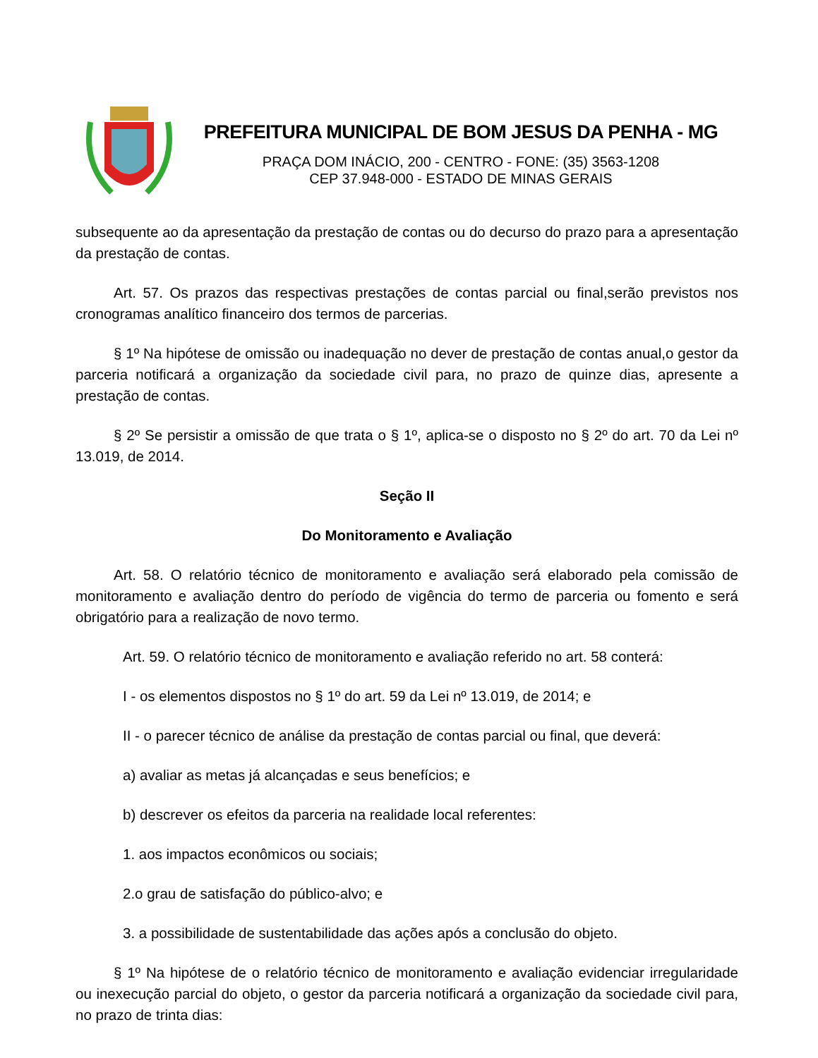PREFEITURA MUNICIPAL DE BOM JESUS DA PENHA - MG
PRAÇA DOM INÁCIO, 200 - CENTRO - FONE: (35) 3563-1208
CEP 37.948-000 - ESTADO DE MINAS GERAIS
subsequente ao da apresentação da prestação de contas ou do decurso do prazo para a apresentação da prestação de contas.
Art. 57. Os prazos das respectivas prestações de contas parcial ou final,serão previstos nos cronogramas analítico financeiro dos termos de parcerias.
§ 1º Na hipótese de omissão ou inadequação no dever de prestação de contas anual,o gestor da parceria notificará a organização da sociedade civil para, no prazo de quinze dias, apresente a prestação de contas.
§ 2º Se persistir a omissão de que trata o § 1º, aplica-se o disposto no § 2º do art. 70 da Lei nº 13.019, de 2014.
Seção II
Do Monitoramento e Avaliação
Art. 58. O relatório técnico de monitoramento e avaliação será elaborado pela comissão de monitoramento e avaliação dentro do período de vigência do termo de parceria ou fomento e será obrigatório para a realização de novo termo.
Art. 59. O relatório técnico de monitoramento e avaliação referido no art. 58 conterá:
I - os elementos dispostos no § 1º do art. 59 da Lei nº 13.019, de 2014; e
II - o parecer técnico de análise da prestação de contas parcial ou final, que deverá:
a) avaliar as metas já alcançadas e seus benefícios; e
b) descrever os efeitos da parceria na realidade local referentes:
1. aos impactos econômicos ou sociais;
2.o grau de satisfação do público-alvo; e
3. a possibilidade de sustentabilidade das ações após a conclusão do objeto.
§ 1º Na hipótese de o relatório técnico de monitoramento e avaliação evidenciar irregularidade ou inexecução parcial do objeto, o gestor da parceria notificará a organização da sociedade civil para, no prazo de trinta dias: